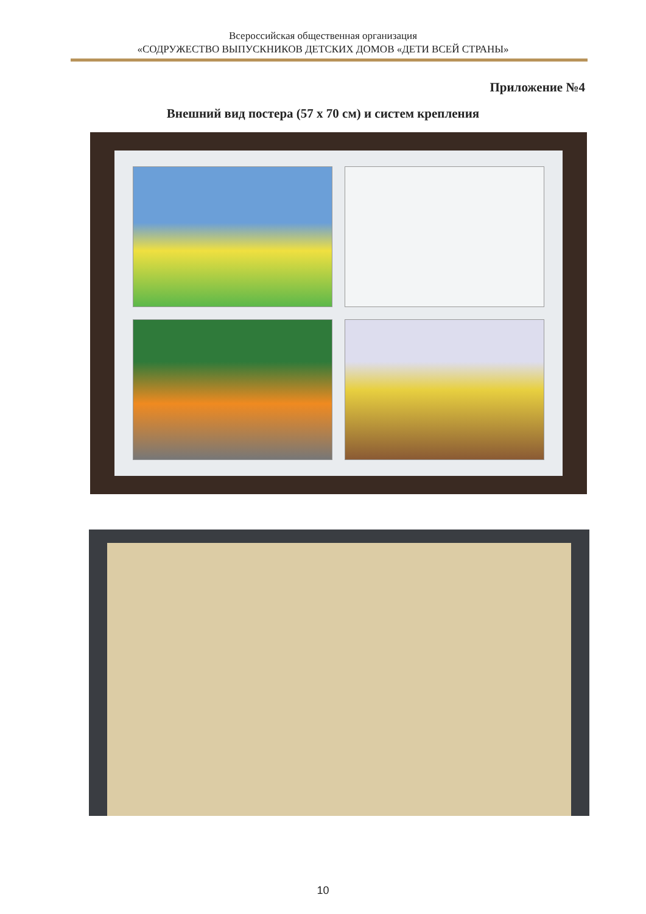Всероссийская общественная организация
«СОДРУЖЕСТВО ВЫПУСКНИКОВ ДЕТСКИХ ДОМОВ «ДЕТИ ВСЕЙ СТРАНЫ»
Приложение №4
Внешний вид постера (57 х 70 см) и систем крепления
10